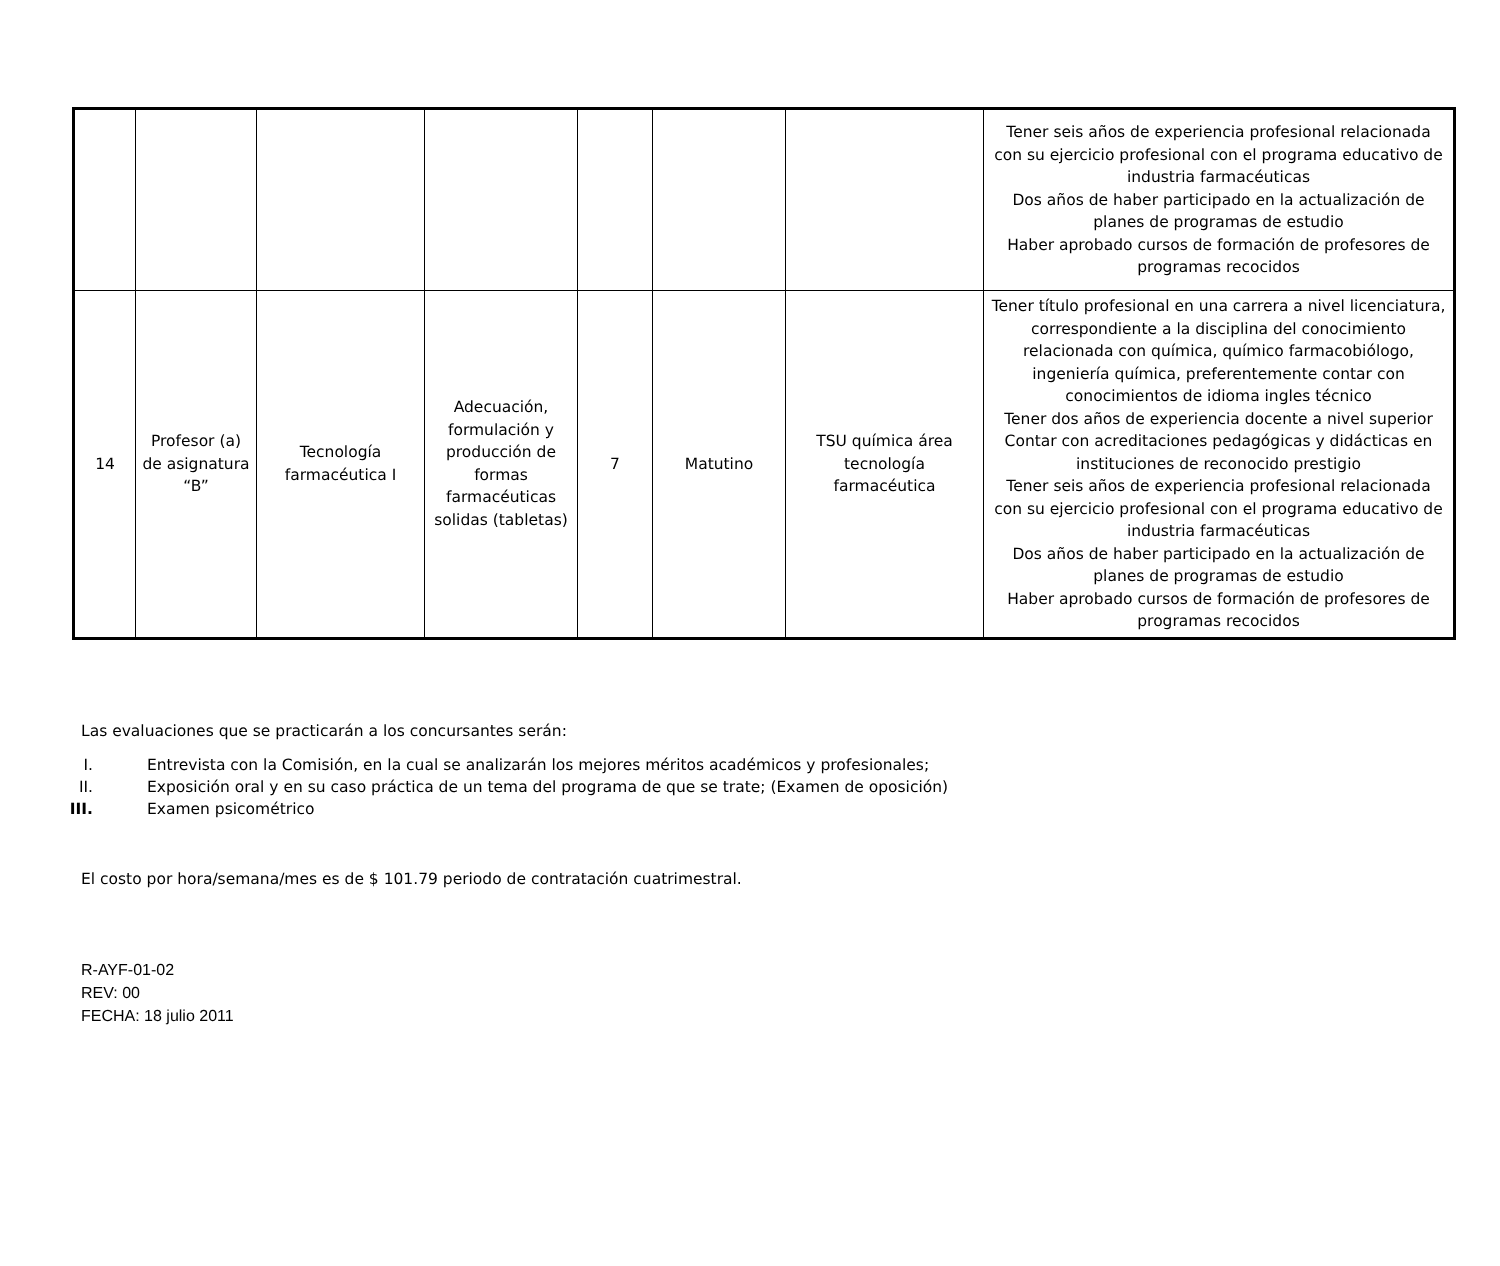| | | | | | | | Tener seis años de experiencia profesional relacionada con su ejercicio profesional con el programa educativo de industria farmacéuticas Dos años de haber participado en la actualización de planes de programas de estudio Haber aprobado cursos de formación de profesores de programas recocidos |
| 14 | Profesor (a) de asignatura “B” | Tecnología farmacéutica I | Adecuación, formulación y producción de formas farmacéuticas solidas (tabletas) | 7 | Matutino | TSU química área tecnología farmacéutica | Tener título profesional en una carrera a nivel licenciatura, correspondiente a la disciplina del conocimiento relacionada con química, químico farmacobiólogo, ingeniería química, preferentemente contar con conocimientos de idioma ingles técnico Tener dos años de experiencia docente a nivel superior Contar con acreditaciones pedagógicas y didácticas en instituciones de reconocido prestigio Tener seis años de experiencia profesional relacionada con su ejercicio profesional con el programa educativo de industria farmacéuticas Dos años de haber participado en la actualización de planes de programas de estudio Haber aprobado cursos de formación de profesores de programas recocidos |
Las evaluaciones que se practicarán a los concursantes serán:
I. Entrevista con la Comisión, en la cual se analizarán los mejores méritos académicos y profesionales;
II. Exposición oral y en su caso práctica de un tema del programa de que se trate; (Examen de oposición)
III. Examen psicométrico
El costo por hora/semana/mes es de $ 101.79 periodo de contratación cuatrimestral.
R-AYF-01-02
REV: 00
FECHA: 18 julio 2011